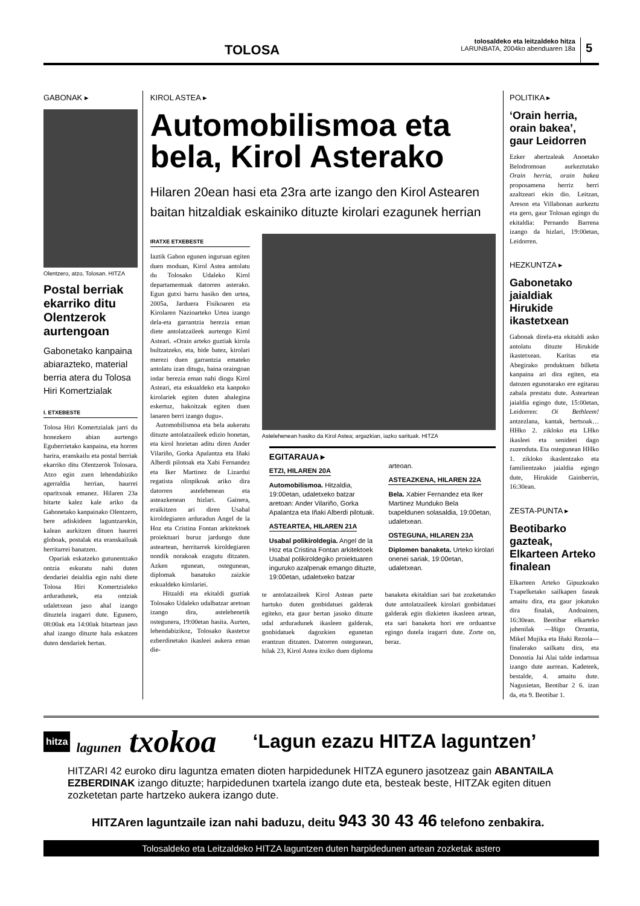TOLOSA
tolosaldeko eta leitzaldeko hitza
LARUNBATA, 2004ko abenduaren 18a
5
GABONAK ▸
Olentzero, atzo, Tolosan. HITZA
Postal berriak ekarriko ditu Olentzerok aurtengoan
Gabonetako kanpaina abiarazteko, material berria atera du Tolosa Hiri Komertzialak
I. ETXEBESTE
Tolosa Hiri Komertzialak jarri du honezkero abian aurtengo Eguberrietako kanpaina, eta horren harira, eranskailu eta postal berriak ekarriko ditu Olentzerok Tolosara. Atzo egin zuen lehendabiziko agerraldia herrian, haurrei oparitxoak emanez. Hilaren 23a bitarte kalez kale ariko da Gabonetako kanpainako Olentzero, bere adiskideen laguntzarekin, kalean aurkitzen dituen haurrei globoak, postalak eta eranskailuak herritarrei banatzen.
Opariak eskatzeko gutunentzako ontzia eskuratu nahi duten dendariei deialdia egin nahi diete Tolosa Hiri Komertzialeko arduradunek, eta ontziak udaletxean jaso ahal izango dituztela iragarri dute. Egunero, 08:00ak eta 14:00ak bitartean jaso ahal izango dituzte hala eskatzen duten dendariek bertan.
KIROL ASTEA ▸
Automobilismoa eta bela, Kirol Asterako
Hilaren 20ean hasi eta 23ra arte izango den Kirol Astearen baitan hitzaldiak eskainiko dituzte kirolari ezagunek herrian
IRATXE ETXEBESTE
Iaztik Gabon egunen inguruan egiten duen moduan, Kirol Astea antolatu du Tolosako Udaleko Kirol departamentuak datorren asterako. Egun gutxi barru hasiko den urtea, 2005a, Jarduera Fisikoaren eta Kirolaren Nazioarteko Urtea izango dela-eta garrantzia berezia eman diete antolatzaileek aurtengo Kirol Asteari. «Orain arteko guztiak kirola bultzatzeko, eta, bide batez, kirolari merezi duen garrantzia emateko antolatu izan ditugu, baina oraingoan indar berezia eman nahi diogu Kirol Asteari, eta eskualdeko eta kanpoko kirolariek egiten duten ahalegina eskertuz, bakoitzak egiten duen lanaren berri izango dugu».
Automobilismoa eta bela aukeratu dituzte antolatzaileek edizio honetan, eta kirol horietan aditu diren Ander Vilariño, Gorka Apalantza eta Iñaki Alberdi pilotoak eta Xabi Fernandez eta Iker Martinez de Lizardui regatista olinpikoak ariko dira datorren astelehenean eta asteazkenean hizlari. Gainera, eraikitzen ari diren Usabal kiroldegiaren arduradun Angel de la Hoz eta Cristina Fontan arkitektoek proiektuari buruz jardungo dute asteartean, herritarrek kiroldegiaren nondik norakoak ezagutu ditzaten. Azken egunean, ostegunean, diplomak banatuko zaizkie eskualdeko kirolariei.
Hitzaldi eta ekitaldi guztiak Tolosako Udaleko udalbatzar aretoan izango dira, astelehenetik ostegunera, 19:00etan hasita. Aurten, lehendabizikoz, Tolosako ikastetxe ezberdinetako ikasleei aukera eman die-
Astelehenean hasiko da Kirol Astea; argazkian, iazko sarituak. HITZA
EGITARAUA ▸
ETZI, HILAREN 20A
Automobilismoa. Hitzaldia, 19:00etan, udaletxeko batzar aretoan: Ander Vilariño, Gorka Apalantza eta Iñaki Alberdi pilotuak.
ASTEARTEA, HILAREN 21A
Usabal polikiroldegia. Angel de la Hoz eta Cristina Fontan arkitektoek Usabal polikiroldegiko proiektuaren inguruko azalpenak emango dituzte, 19:00etan, udaletxeko batzar arteoan.
ASTEAZKENA, HILAREN 22A
Bela. Xabier Fernandez eta Iker Martinez Munduko Bela txapeldunen solasaldia, 19:00etan, udaletxean.
OSTEGUNA, HILAREN 23A
Diplomen banaketa. Urteko kirolari onenei sariak, 19:00etan, udaletxean.
te antolatzaileek Kirol Astean parte hartuko duten gonbidatuei galderak egiteko, eta gaur bertan jasoko dituzte udal arduradunek ikasleen galderak, gonbidatuek dagozkien egunetan erantzun ditzaten. Datorren ostegunean, hilak 23, Kirol Astea itxiko duen diploma banaketa ekitaldian sari bat zozketatuko dute antolatzaileek kirolari gonbidatuei galderak egin dizkieten ikasleen artean, eta sari banaketa hori ere orduantxe egingo dutela iragarri dute. Zorte on, beraz.
POLITIKA ▸
‘Orain herria, orain bakea’, gaur Leidorren
Ezker abertzaleak Anoetako Belodromoan aurkeztutako Orain herria, orain bakea proposamena herriz herri azaltzeari ekin dio. Leitzan, Areson eta Villabonan aurkeztu eta gero, gaur Tolosan egingo du ekitaldia: Pernando Barrena izango da hizlari, 19:00etan, Leidorren.
HEZKUNTZA ▸
Gabonetako jaialdiak Hirukide ikastetxean
Gabonak direla-eta ekitaldi asko antolatu dituzte Hirukide ikastetxean. Karitas eta Abegirako produktuen bilketa kanpaina ari dira egiten, eta datozen egunotarako ere egitarau zabala prestatu dute. Asteartean jaialdia egingo dute, 15:00etan, Leidorren: Oi Bethleem! antzezlana, kantak, bertsoak… HHko 2. zikloko eta LHko ikasleei eta senideei dago zuzenduta. Eta ostegunean HHko 1. zikloko ikaslentzako eta familientzako jaialdia egingo dute, Hirukide Gainberrin, 16:30ean.
ZESTA-PUNTA ▸
Beotibarko gazteak, Elkarteen Arteko finalean
Elkarteen Arteko Gipuzkoako Txapelketako sailkapen faseak amaitu dira, eta gaur jokatuko dira finalak, Andoainen, 16:30ean. Beotibar elkarteko jubenilak —Iñigo Orrantia, Mikel Mujika eta Iñaki Rezola— finalerako sailkatu dira, eta Donostia Jai Alai talde indartsua izango dute aurrean. Kadeteek, bestalde, 4. amaitu dute. Nagusietan, Beotibar 2 6. izan da, eta 9. Beotibar 1.
hitza
lagunen txokoa
‘Lagun ezazu HITZA laguntzen’
HITZARI 42 euroko diru laguntza ematen dioten harpidedunek HITZA egunero jasotzeaz gain ABANTAILA EZBERDINAK izango dituzte; harpidedunen txartela izango dute eta, besteak beste, HITZAk egiten dituen zozketetan parte hartzeko aukera izango dute.
HITZAren laguntzaile izan nahi baduzu, deitu 943 30 43 46 telefono zenbakira.
Tolosaldeko eta Leitzaldeko HITZA laguntzen duten harpidedunen artean zozketak astero